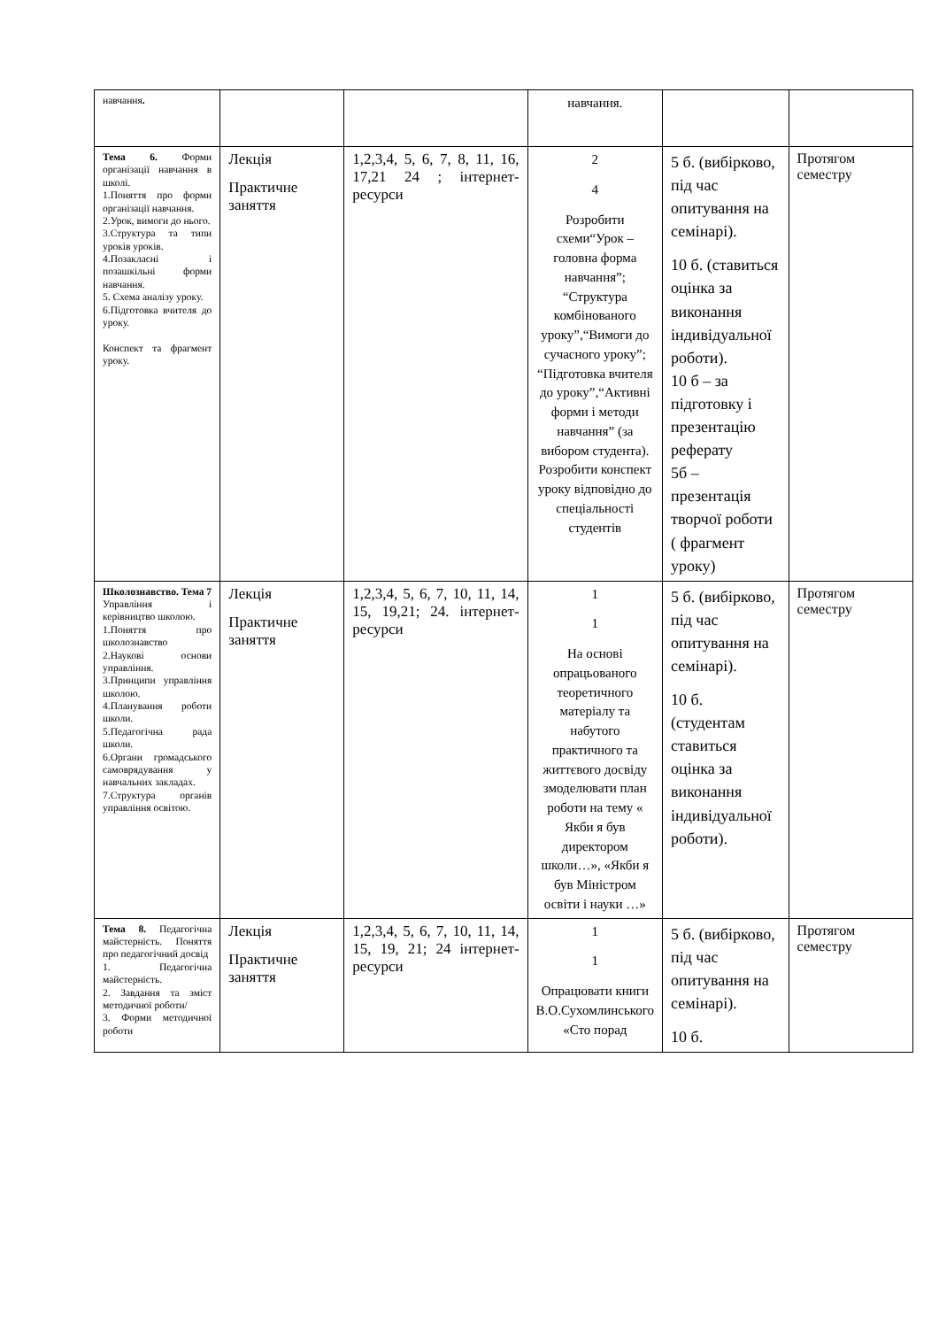| навчання . | | | навчання. | | |
| Тема 6. Форми організації навчання в школі. 1.Поняття про форми організації навчання. 2.Урок, вимоги до нього. 3.Структура та типи уроків уроків. 4.Позакласні і позашкільні форми навчання. 5. Схема аналізу уроку. 6.Підготовка вчителя до уроку. Конспект та фрагмент уроку. | Лекція Практичне заняття | 1,2,3,4, 5, 6, 7, 8, 11, 16, 17,21 24 ; інтернет-ресурси | 2 4 Розробити схеми“Урок – головна форма навчання”; “Структура комбінованого уроку”,“Вимоги до сучасного уроку”; “Підготовка вчителя до уроку”,“Активні форми і методи навчання” (за вибором студента). Розробити конспект уроку відповідно до спеціальності студентів | 5 б. (вибірково, під час опитування на семінарі). 10 б. (ставиться оцінка за виконання індивідуальної роботи). 10 б – за підготовку і презентацію реферату 5б – презентація творчої роботи ( фрагмент уроку) | Протягом семестру |
| Школознавство. Тема 7 Управління і керівництво школою. 1.Поняття про школознавство 2.Наукові основи управління. 3.Принципи управління школою. 4.Планування роботи школи. 5.Педагогічна рада школи. 6.Органи громадського самоврядування у навчальних закладах. 7.Структура органів управління освітою. | Лекція Практичне заняття | 1,2,3,4, 5, 6, 7, 10, 11, 14, 15, 19,21; 24. інтернет-ресурси | 1 1 На основі опрацьованого теоретичного матеріалу та набутого практичного та життєвого досвіду змоделювати план роботи на тему « Якби я був директором школи…», «Якби я був Міністром освіти і науки …» | 5 б. (вибірково, під час опитування на семінарі). 10 б. (студентам ставиться оцінка за виконання індивідуальної роботи). | Протягом семестру |
| Тема 8. Педагогічна майстерність. Поняття про педагогічний досвід 1. Педагогічна майстерність. 2. Завдання та зміст методичної роботи/ 3. Форми методичної роботи | Лекція Практичне заняття | 1,2,3,4, 5, 6, 7, 10, 11, 14, 15, 19, 21; 24 інтернет-ресурси | 1 1 Опрацювати книги В.О.Сухомлинського «Сто порад | 5 б. (вибірково, під час опитування на семінарі). 10 б. | Протягом семестру |